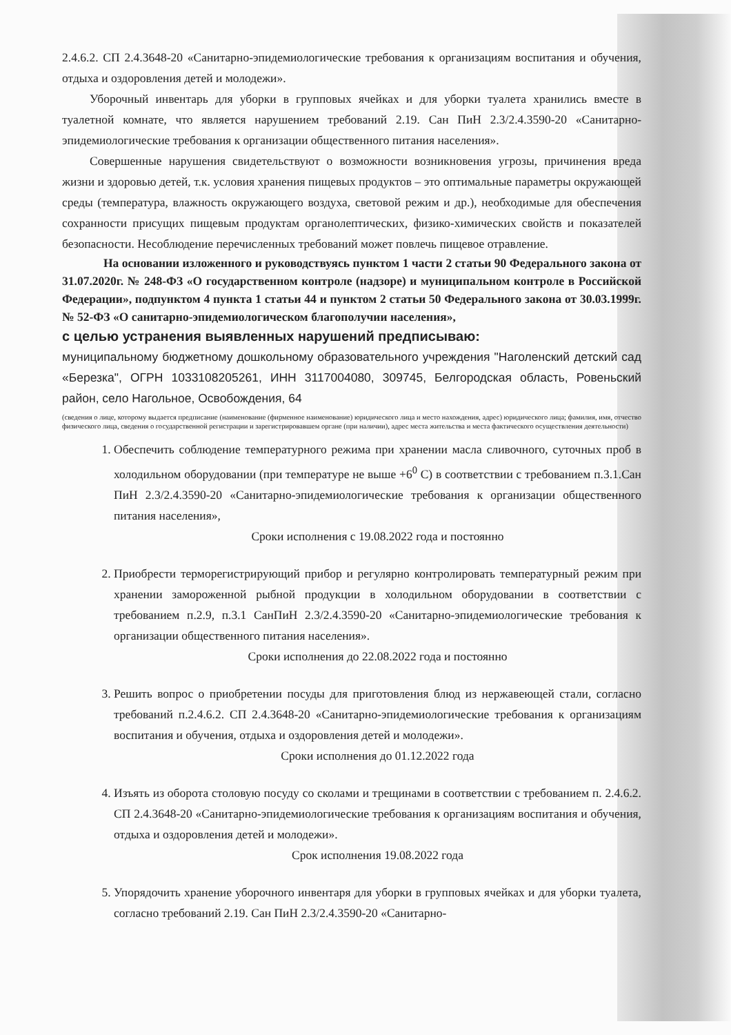2.4.6.2. СП 2.4.3648-20 «Санитарно-эпидемиологические требования к организациям воспитания и обучения, отдыха и оздоровления детей и молодежи».
Уборочный инвентарь для уборки в групповых ячейках и для уборки туалета хранились вместе в туалетной комнате, что является нарушением требований 2.19. Сан ПиН 2.3/2.4.3590-20 «Санитарно-эпидемиологические требования к организации общественного питания населения».
Совершенные нарушения свидетельствуют о возможности возникновения угрозы, причинения вреда жизни и здоровью детей, т.к. условия хранения пищевых продуктов – это оптимальные параметры окружающей среды (температура, влажность окружающего воздуха, световой режим и др.), необходимые для обеспечения сохранности присущих пищевым продуктам органолептических, физико-химических свойств и показателей безопасности. Несоблюдение перечисленных требований может повлечь пищевое отравление.
На основании изложенного и руководствуясь пунктом 1 части 2 статьи 90 Федерального закона от 31.07.2020г. № 248-ФЗ «О государственном контроле (надзоре) и муниципальном контроле в Российской Федерации», подпунктом 4 пункта 1 статьи 44 и пунктом 2 статьи 50 Федерального закона от 30.03.1999г. № 52-ФЗ «О санитарно-эпидемиологическом благополучии населения»,
с целью устранения выявленных нарушений предписываю:
муниципальному бюджетному дошкольному образовательного учреждения "Наголенский детский сад «Березка", ОГРН 1033108205261, ИНН 3117004080, 309745, Белгородская область, Ровеньский район, село Нагольное, Освобождения, 64
(сведения о лице, которому выдается предписание (наименование (фирменное наименование) юридического лица и место нахождения, адрес) юридического лица; фамилия, имя, отчество физического лица, сведения о государственной регистрации и зарегистрировавшем органе (при наличии), адрес места жительства и места фактического осуществления деятельности)
1. Обеспечить соблюдение температурного режима при хранении масла сливочного, суточных проб в холодильном оборудовании (при температуре не выше +6<sup>0</sup> С) в соответствии с требованием п.3.1.Сан ПиН 2.3/2.4.3590-20 «Санитарно-эпидемиологические требования к организации общественного питания населения»,
Сроки исполнения с 19.08.2022 года и постоянно
2. Приобрести терморегистрирующий прибор и регулярно контролировать температурный режим при хранении замороженной рыбной продукции в холодильном оборудовании в соответствии с требованием п.2.9, п.3.1 СанПиН 2.3/2.4.3590-20 «Санитарно-эпидемиологические требования к организации общественного питания населения».
Сроки исполнения до 22.08.2022 года и постоянно
3. Решить вопрос о приобретении посуды для приготовления блюд из нержавеющей стали, согласно требований п.2.4.6.2. СП 2.4.3648-20 «Санитарно-эпидемиологические требования к организациям воспитания и обучения, отдыха и оздоровления детей и молодежи».
Сроки исполнения до 01.12.2022 года
4. Изъять из оборота столовую посуду со сколами и трещинами в соответствии с требованием п. 2.4.6.2. СП 2.4.3648-20 «Санитарно-эпидемиологические требования к организациям воспитания и обучения, отдыха и оздоровления детей и молодежи».
Срок исполнения 19.08.2022 года
5. Упорядочить хранение уборочного инвентаря для уборки в групповых ячейках и для уборки туалета, согласно требований 2.19. Сан ПиН 2.3/2.4.3590-20 «Санитарно-